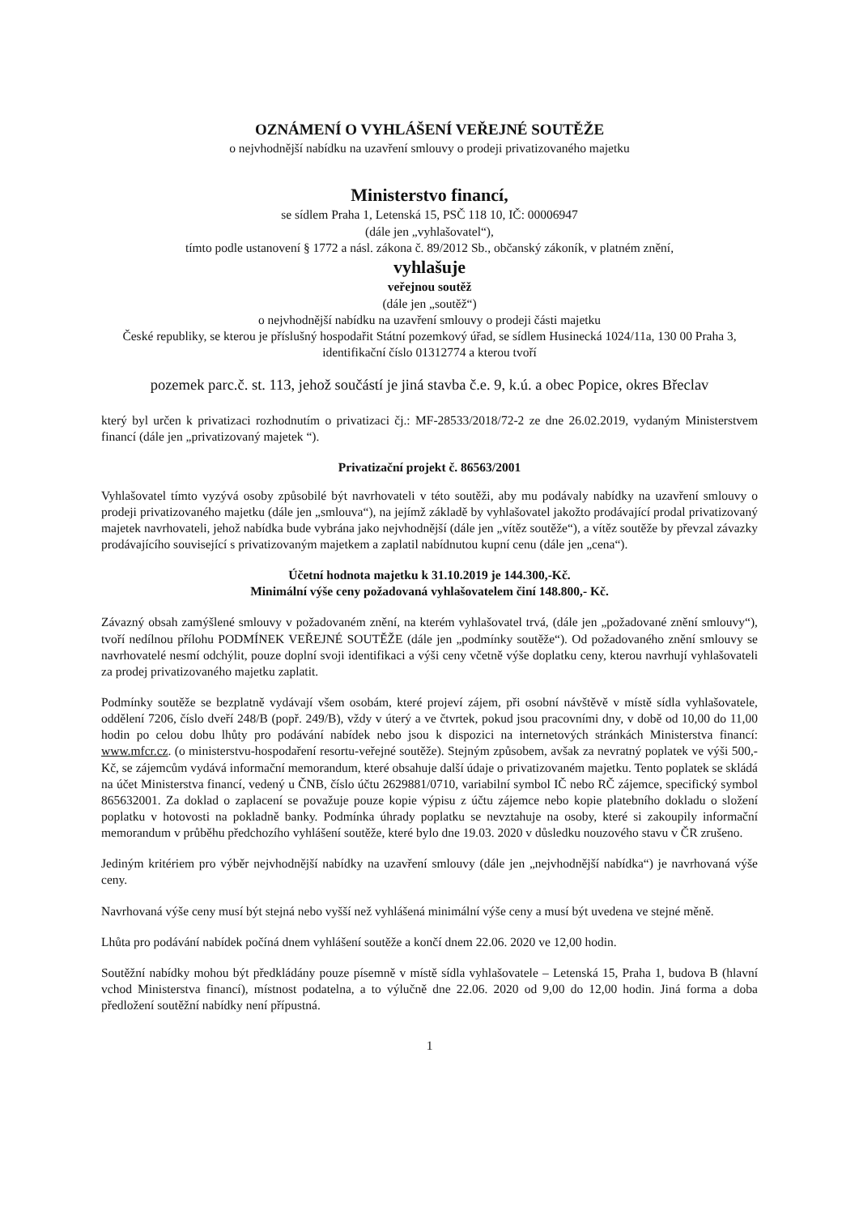OZNÁMENÍ O VYHLÁŠENÍ VEŘEJNÉ SOUTĚŽE
o nejvhodnější nabídku na uzavření smlouvy o prodeji privatizovaného majetku
Ministerstvo financí,
se sídlem Praha 1, Letenská 15, PSČ 118 10, IČ: 00006947
(dále jen „vyhlašovatel“),
tímto podle ustanovení § 1772 a násl. zákona č. 89/2012 Sb., občanský zákoník, v platném znění,
vyhlašuje
veřejnou soutěž
(dále jen „soutěž“)
o nejvhodnější nabídku na uzavření smlouvy o prodeji části majetku
České republiky, se kterou je příslušný hospodařit Státní pozemkový úřad, se sídlem Husinecká 1024/11a, 130 00 Praha 3, identifikační číslo 01312774 a kterou tvoří
pozemek parc.č. st. 113, jehož součástí je jiná stavba č.e. 9, k.ú. a obec Popice, okres Břeclav
který byl určen k privatizaci rozhodnutím o privatizaci čj.: MF-28533/2018/72-2 ze dne 26.02.2019, vydaným Ministerstvem financí (dále jen „privatizovaný majetek “).
Privatizační projekt č. 86563/2001
Vyhlašovatel tímto vyzývá osoby způsobilé být navrhovateli v této soutěži, aby mu podávaly nabídky na uzavření smlouvy o prodeji privatizovaného majetku (dále jen „smlouva“), na jejímž základě by vyhlašovatel jakožto prodávající prodal privatizovaný majetek navrhovateli, jehož nabídka bude vybrána jako nejvhodnější (dále jen „vítěz soutěže“), a vítěz soutěže by převzal závazky prodávajícího související s privatizovaným majetkem a zaplatil nabídnutou kupní cenu (dále jen „cena“).
Účetní hodnota majetku k 31.10.2019 je 144.300,-Kč.
Minimální výše ceny požadovaná vyhlašovatelem činí 148.800,- Kč.
Závazný obsah zamýšlené smlouvy v požadovaném znění, na kterém vyhlašovatel trvá, (dále jen „požadované znění smlouvy“), tvoří nedílnou přílohu PODMÍNEK VEŘEJNÉ SOUTĚŽE (dále jen „podmínky soutěže“). Od požadovaného znění smlouvy se navrhovatelé nesmí odchýlit, pouze doplní svoji identifikaci a výši ceny včetně výše doplatku ceny, kterou navrhují vyhlašovateli za prodej privatizovaného majetku zaplatit.
Podmínky soutěže se bezplatně vydávají všem osobám, které projeví zájem, při osobní návštěvě v místě sídla vyhlašovatele, oddělení 7206, číslo dveří 248/B (popř. 249/B), vždy v úterý a ve čtvrtek, pokud jsou pracovními dny, v době od 10,00 do 11,00 hodin po celou dobu lhůty pro podávání nabídek nebo jsou k dispozici na internetových stránkách Ministerstva financí: www.mfcr.cz. (o ministerstvu-hospodaření resortu-veřejné soutěže). Stejným způsobem, avšak za nevratný poplatek ve výši 500,- Kč, se zájemcům vydává informační memorandum, které obsahuje další údaje o privatizovaném majetku. Tento poplatek se skládá na účet Ministerstva financí, vedený u ČNB, číslo účtu 2629881/0710, variabilní symbol IČ nebo RČ zájemce, specifický symbol 865632001. Za doklad o zaplacení se považuje pouze kopie výpisu z účtu zájemce nebo kopie platebního dokladu o složení poplatku v hotovosti na pokladně banky. Podmínka úhrady poplatku se nevztahuje na osoby, které si zakoupily informační memorandum v průběhu předchozího vyhlášení soutěže, které bylo dne 19.03. 2020 v důsledku nouzového stavu v ČR zrušeno.
Jediným kritériem pro výběr nejvhodnější nabídky na uzavření smlouvy (dále jen „nejvhodnější nabídka“) je navrhovaná výše ceny.
Navrhovaná výše ceny musí být stejná nebo vyšší než vyhlášená minimální výše ceny a musí být uvedena ve stejné měně.
Lhůta pro podávání nabídek počíná dnem vyhlášení soutěže a končí dnem 22.06. 2020 ve 12,00 hodin.
Soutěžní nabídky mohou být předkládány pouze písemně v místě sídla vyhlašovatele – Letenská 15, Praha 1, budova B (hlavní vchod Ministerstva financí), místnost podatelna, a to výlučně dne 22.06. 2020 od 9,00 do 12,00 hodin. Jiná forma a doba předložení soutěžní nabídky není přípustná.
1